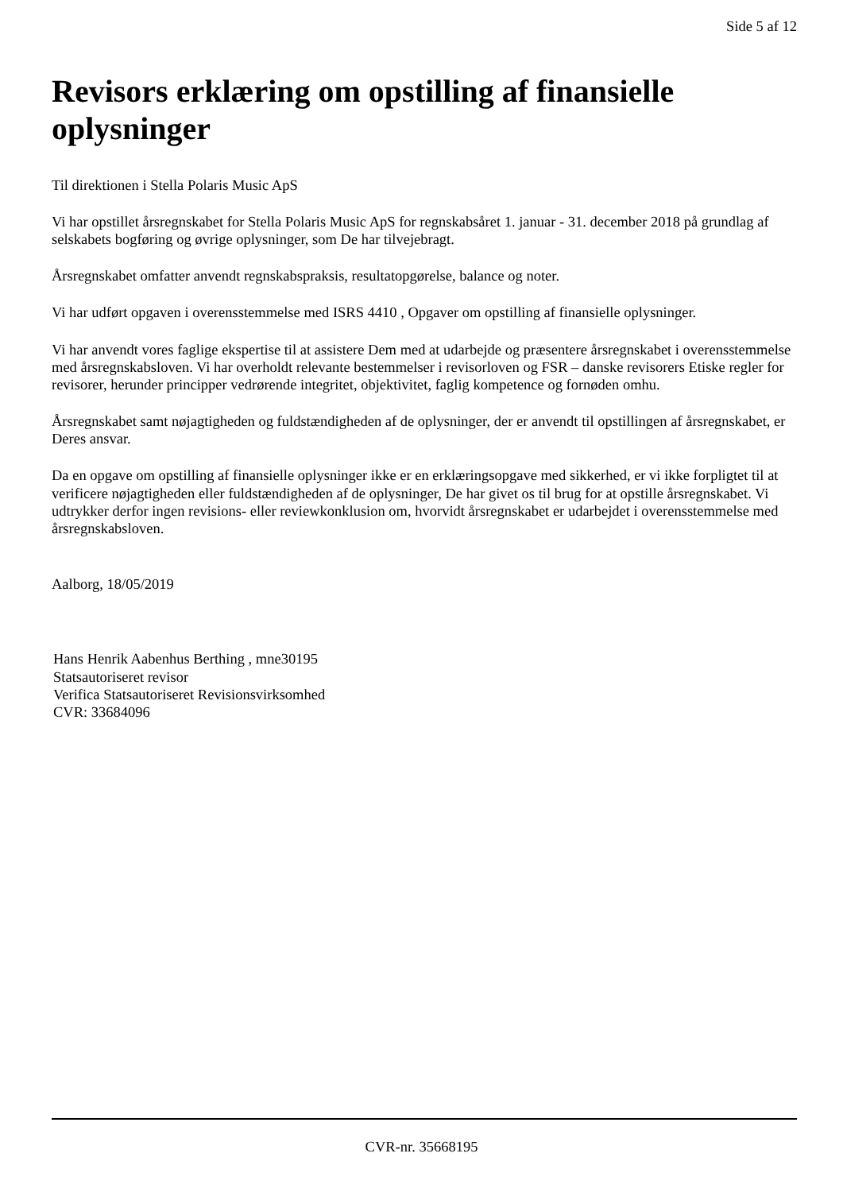Side 5 af 12
Revisors erklæring om opstilling af finansielle oplysninger
Til direktionen i Stella Polaris Music ApS
Vi har opstillet årsregnskabet for Stella Polaris Music ApS for regnskabsåret 1. januar - 31. december 2018 på grundlag af selskabets bogføring og øvrige oplysninger, som De har tilvejebragt.
Årsregnskabet omfatter anvendt regnskabspraksis, resultatopgørelse, balance og noter.
Vi har udført opgaven i overensstemmelse med ISRS 4410 , Opgaver om opstilling af finansielle oplysninger.
Vi har anvendt vores faglige ekspertise til at assistere Dem med at udarbejde og præsentere årsregnskabet i overensstemmelse med årsregnskabsloven. Vi har overholdt relevante bestemmelser i revisorloven og FSR – danske revisorers Etiske regler for revisorer, herunder principper vedrørende integritet, objektivitet, faglig kompetence og fornøden omhu.
Årsregnskabet samt nøjagtigheden og fuldstændigheden af de oplysninger, der er anvendt til opstillingen af årsregnskabet, er Deres ansvar.
Da en opgave om opstilling af finansielle oplysninger ikke er en erklæringsopgave med sikkerhed, er vi ikke forpligtet til at verificere nøjagtigheden eller fuldstændigheden af de oplysninger, De har givet os til brug for at opstille årsregnskabet. Vi udtrykker derfor ingen revisions- eller reviewkonklusion om, hvorvidt årsregnskabet er udarbejdet i overensstemmelse med årsregnskabsloven.
Aalborg, 18/05/2019
Hans Henrik Aabenhus Berthing , mne30195
Statsautoriseret revisor
Verifica Statsautoriseret Revisionsvirksomhed
CVR: 33684096
CVR-nr. 35668195